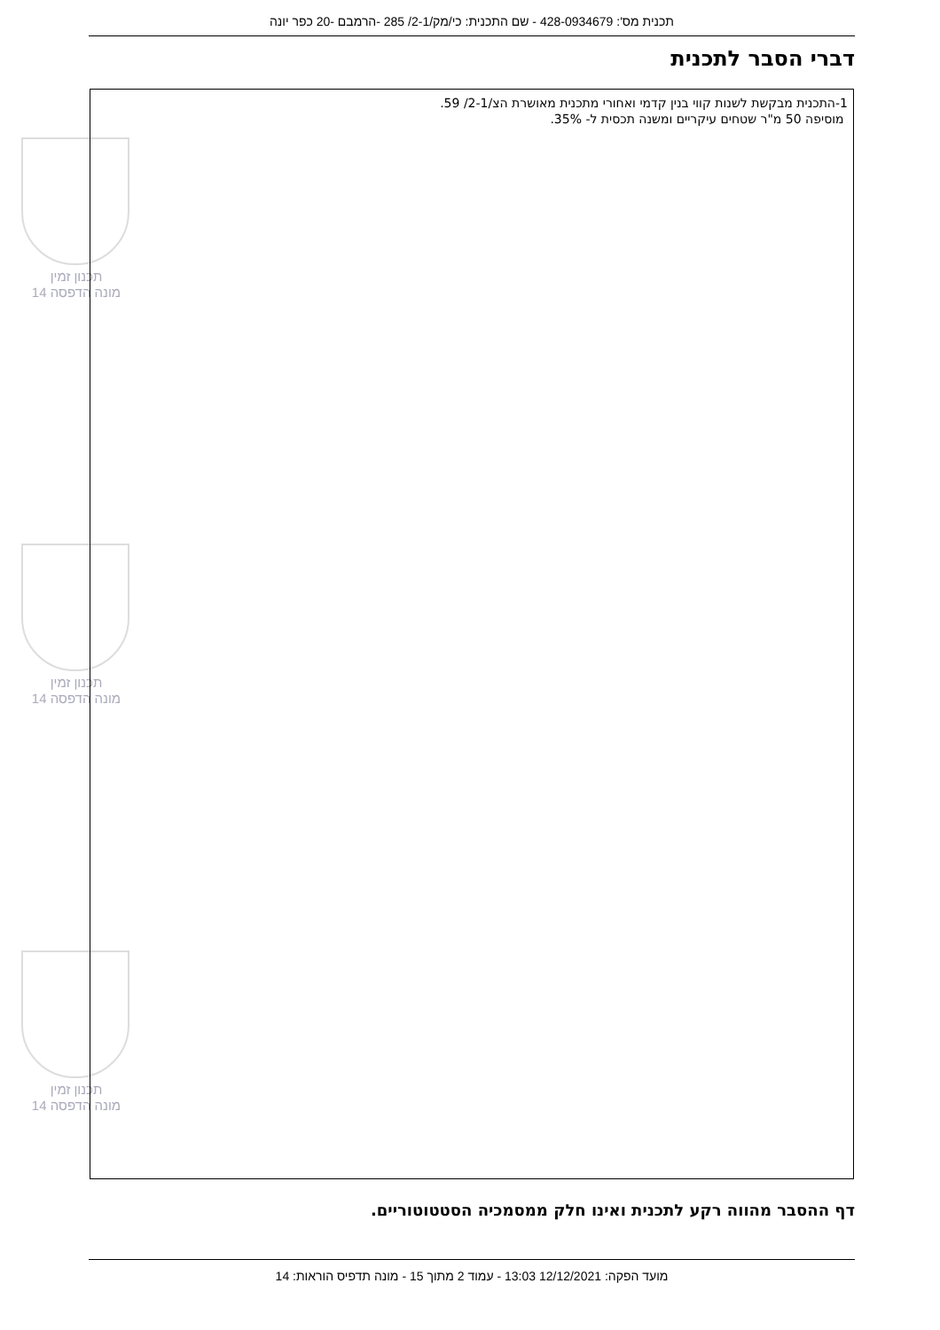תכנית מס': 428-0934679 - שם התכנית: כי/מק/2-1/ 285 -הרמבם -20 כפר יונה
דברי הסבר לתכנית
תכנון זמין
מונה הדפסה 14
תכנון זמין
מונה הדפסה 14
תכנון זמין
מונה הדפסה 14
1-התכנית מבקשת לשנות קווי בנין קדמי ואחורי מתכנית מאושרת הצ/2-1/ 59.
מוסיפה 50 מ"ר שטחים עיקריים ומשנה תכסית ל- 35%.
דף ההסבר מהווה רקע לתכנית ואינו חלק ממסמכיה הסטטוטוריים.
מועד הפקה: 12/12/2021 13:03 - עמוד 2 מתוך 15 - מונה תדפיס הוראות: 14